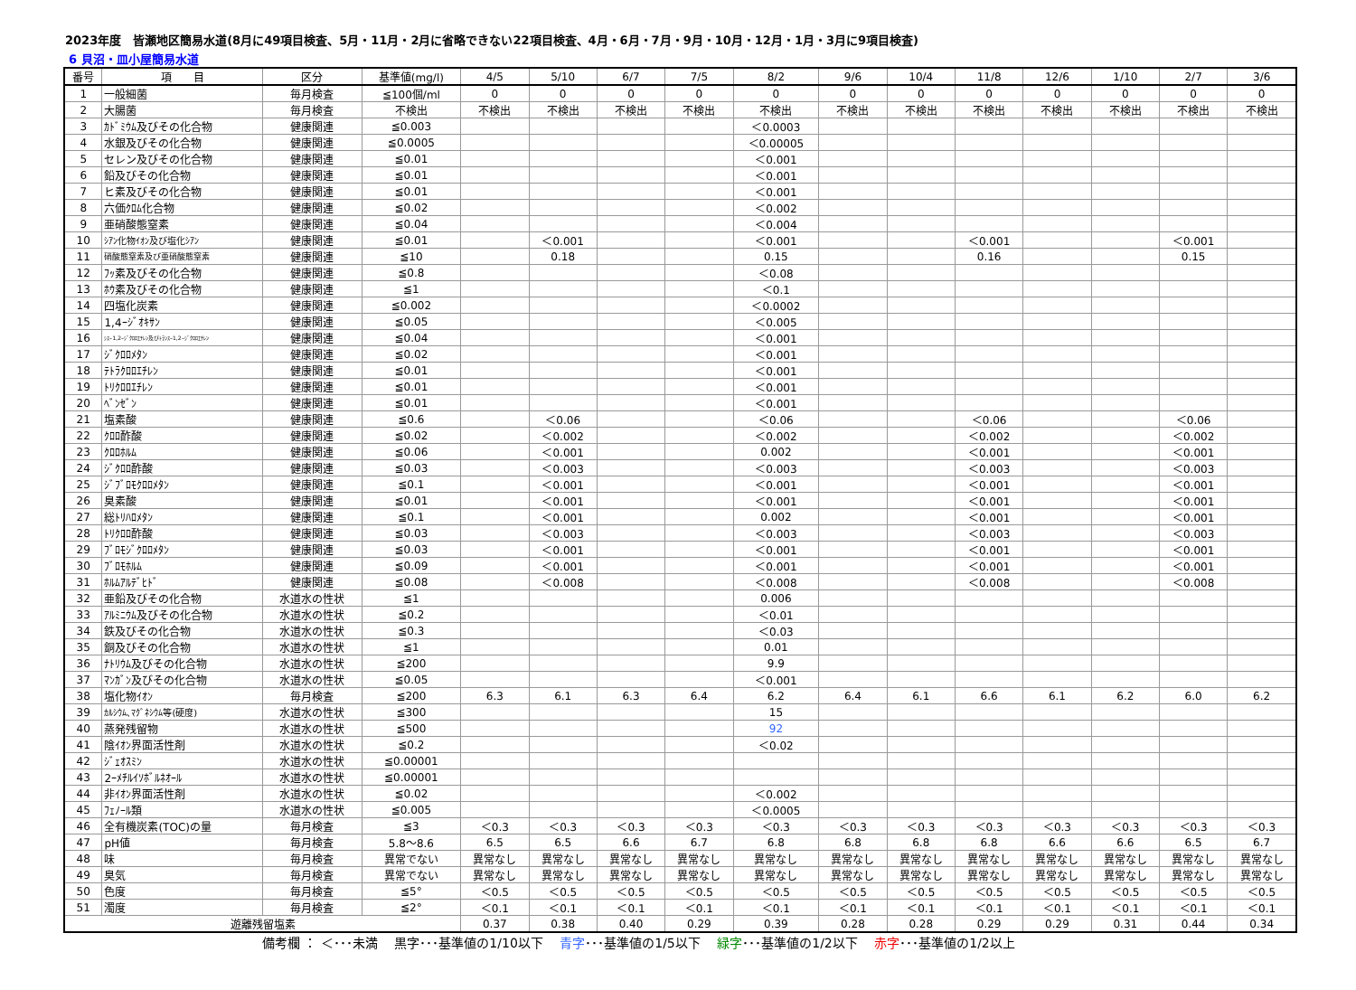2023年度　皆瀬地区簡易水道(8月に49項目検査、5月・11月・2月に省略できない22項目検査、4月・6月・7月・9月・10月・12月・1月・3月に9項目検査)
6 貝沼・皿小屋簡易水道
| 番号 | 項 目 | 区分 | 基準値(mg/l) | 4/5 | 5/10 | 6/7 | 7/5 | 8/2 | 9/6 | 10/4 | 11/8 | 12/6 | 1/10 | 2/7 | 3/6 |
| --- | --- | --- | --- | --- | --- | --- | --- | --- | --- | --- | --- | --- | --- | --- | --- |
| 1 | 一般細菌 | 毎月検査 | ≦100個/ml | 0 | 0 | 0 | 0 | 0 | 0 | 0 | 0 | 0 | 0 | 0 | 0 |
| 2 | 大腸菌 | 毎月検査 | 不検出 | 不検出 | 不検出 | 不検出 | 不検出 | 不検出 | 不検出 | 不検出 | 不検出 | 不検出 | 不検出 | 不検出 | 不検出 |
| 3 | ｶﾄﾞﾐｳﾑ及びその化合物 | 健康関連 | ≦0.003 | | | | | ＜0.0003 | | | | | | | |
| 4 | 水銀及びその化合物 | 健康関連 | ≦0.0005 | | | | | ＜0.00005 | | | | | | | |
| 5 | セレン及びその化合物 | 健康関連 | ≦0.01 | | | | | ＜0.001 | | | | | | | |
| 6 | 鉛及びその化合物 | 健康関連 | ≦0.01 | | | | | ＜0.001 | | | | | | | |
| 7 | ヒ素及びその化合物 | 健康関連 | ≦0.01 | | | | | ＜0.001 | | | | | | | |
| 8 | 六価ｸﾛﾑ化合物 | 健康関連 | ≦0.02 | | | | | ＜0.002 | | | | | | | |
| 9 | 亜硝酸態窒素 | 健康関連 | ≦0.04 | | | | | ＜0.004 | | | | | | | |
| 10 | ｼｱﾝ化物ｲｵﾝ及び塩化ｼｱﾝ | 健康関連 | ≦0.01 | | ＜0.001 | | | ＜0.001 | | | ＜0.001 | | | ＜0.001 | |
| 11 | 硝酸態窒素及び亜硝酸態窒素 | 健康関連 | ≦10 | | 0.18 | | | 0.15 | | | 0.16 | | | 0.15 | |
| 12 | ﾌｯ素及びその化合物 | 健康関連 | ≦0.8 | | | | | ＜0.08 | | | | | | | |
| 13 | ﾎｳ素及びその化合物 | 健康関連 | ≦1 | | | | | ＜0.1 | | | | | | | |
| 14 | 四塩化炭素 | 健康関連 | ≦0.002 | | | | | ＜0.0002 | | | | | | | |
| 15 | 1,4ｰｼﾞｵｷｻﾝ | 健康関連 | ≦0.05 | | | | | ＜0.005 | | | | | | | |
| 16 | ｼｽｰ1,2ｰｼﾞｸﾛﾛｴﾁﾚﾝ及びﾄﾗﾝｽｰ1,2ｰｼﾞｸﾛﾛｴﾁﾚﾝ | 健康関連 | ≦0.04 | | | | | ＜0.001 | | | | | | | |
| 17 | ｼﾞｸﾛﾛﾒﾀﾝ | 健康関連 | ≦0.02 | | | | | ＜0.001 | | | | | | | |
| 18 | ﾃﾄﾗｸﾛﾛｴﾁﾚﾝ | 健康関連 | ≦0.01 | | | | | ＜0.001 | | | | | | | |
| 19 | ﾄﾘｸﾛﾛｴﾁﾚﾝ | 健康関連 | ≦0.01 | | | | | ＜0.001 | | | | | | | |
| 20 | ﾍﾞﾝｾﾞﾝ | 健康関連 | ≦0.01 | | | | | ＜0.001 | | | | | | | |
| 21 | 塩素酸 | 健康関連 | ≦0.6 | | ＜0.06 | | | ＜0.06 | | | ＜0.06 | | | ＜0.06 | |
| 22 | ｸﾛﾛ酢酸 | 健康関連 | ≦0.02 | | ＜0.002 | | | ＜0.002 | | | ＜0.002 | | | ＜0.002 | |
| 23 | ｸﾛﾛﾎﾙﾑ | 健康関連 | ≦0.06 | | ＜0.001 | | | 0.002 | | | ＜0.001 | | | ＜0.001 | |
| 24 | ｼﾞｸﾛﾛ酢酸 | 健康関連 | ≦0.03 | | ＜0.003 | | | ＜0.003 | | | ＜0.003 | | | ＜0.003 | |
| 25 | ｼﾞﾌﾞﾛﾓｸﾛﾛﾒﾀﾝ | 健康関連 | ≦0.1 | | ＜0.001 | | | ＜0.001 | | | ＜0.001 | | | ＜0.001 | |
| 26 | 臭素酸 | 健康関連 | ≦0.01 | | ＜0.001 | | | ＜0.001 | | | ＜0.001 | | | ＜0.001 | |
| 27 | 総ﾄﾘﾊﾛﾒﾀﾝ | 健康関連 | ≦0.1 | | ＜0.001 | | | 0.002 | | | ＜0.001 | | | ＜0.001 | |
| 28 | ﾄﾘｸﾛﾛ酢酸 | 健康関連 | ≦0.03 | | ＜0.003 | | | ＜0.003 | | | ＜0.003 | | | ＜0.003 | |
| 29 | ﾌﾞﾛﾓｼﾞｸﾛﾛﾒﾀﾝ | 健康関連 | ≦0.03 | | ＜0.001 | | | ＜0.001 | | | ＜0.001 | | | ＜0.001 | |
| 30 | ﾌﾞﾛﾓﾎﾙﾑ | 健康関連 | ≦0.09 | | ＜0.001 | | | ＜0.001 | | | ＜0.001 | | | ＜0.001 | |
| 31 | ﾎﾙﾑｱﾙﾃﾞﾋﾄﾞ | 健康関連 | ≦0.08 | | ＜0.008 | | | ＜0.008 | | | ＜0.008 | | | ＜0.008 | |
| 32 | 亜鉛及びその化合物 | 水道水の性状 | ≦1 | | | | | 0.006 | | | | | | | |
| 33 | ｱﾙﾐﾆｳﾑ及びその化合物 | 水道水の性状 | ≦0.2 | | | | | ＜0.01 | | | | | | | |
| 34 | 鉄及びその化合物 | 水道水の性状 | ≦0.3 | | | | | ＜0.03 | | | | | | | |
| 35 | 銅及びその化合物 | 水道水の性状 | ≦1 | | | | | 0.01 | | | | | | | |
| 36 | ﾅﾄﾘｳﾑ及びその化合物 | 水道水の性状 | ≦200 | | | | | 9.9 | | | | | | | |
| 37 | ﾏﾝｶﾞﾝ及びその化合物 | 水道水の性状 | ≦0.05 | | | | | ＜0.001 | | | | | | | |
| 38 | 塩化物ｲｵﾝ | 毎月検査 | ≦200 | 6.3 | 6.1 | 6.3 | 6.4 | 6.2 | 6.4 | 6.1 | 6.6 | 6.1 | 6.2 | 6.0 | 6.2 |
| 39 | ｶﾙｼｳﾑ､ﾏｸﾞﾈｼｳﾑ等(硬度) | 水道水の性状 | ≦300 | | | | | 15 | | | | | | | |
| 40 | 蒸発残留物 | 水道水の性状 | ≦500 | | | | | 92 | | | | | | | |
| 41 | 陰ｲｵﾝ界面活性剤 | 水道水の性状 | ≦0.2 | | | | | ＜0.02 | | | | | | | |
| 42 | ｼﾞｪｵｽﾐﾝ | 水道水の性状 | ≦0.00001 | | | | | | | | | | | | |
| 43 | 2ｰﾒﾁﾙｲｿﾎﾞﾙﾈｵｰﾙ | 水道水の性状 | ≦0.00001 | | | | | | | | | | | | |
| 44 | 非ｲｵﾝ界面活性剤 | 水道水の性状 | ≦0.02 | | | | | ＜0.002 | | | | | | | |
| 45 | ﾌｪﾉｰﾙ類 | 水道水の性状 | ≦0.005 | | | | | ＜0.0005 | | | | | | | |
| 46 | 全有機炭素(TOC)の量 | 毎月検査 | ≦3 | ＜0.3 | ＜0.3 | ＜0.3 | ＜0.3 | ＜0.3 | ＜0.3 | ＜0.3 | ＜0.3 | ＜0.3 | ＜0.3 | ＜0.3 | ＜0.3 |
| 47 | pH値 | 毎月検査 | 5.8～8.6 | 6.5 | 6.5 | 6.6 | 6.7 | 6.8 | 6.8 | 6.8 | 6.8 | 6.6 | 6.6 | 6.5 | 6.7 |
| 48 | 味 | 毎月検査 | 異常でない | 異常なし | 異常なし | 異常なし | 異常なし | 異常なし | 異常なし | 異常なし | 異常なし | 異常なし | 異常なし | 異常なし | 異常なし |
| 49 | 臭気 | 毎月検査 | 異常でない | 異常なし | 異常なし | 異常なし | 異常なし | 異常なし | 異常なし | 異常なし | 異常なし | 異常なし | 異常なし | 異常なし | 異常なし |
| 50 | 色度 | 毎月検査 | ≦5° | ＜0.5 | ＜0.5 | ＜0.5 | ＜0.5 | ＜0.5 | ＜0.5 | ＜0.5 | ＜0.5 | ＜0.5 | ＜0.5 | ＜0.5 | ＜0.5 |
| 51 | 濁度 | 毎月検査 | ≦2° | ＜0.1 | ＜0.1 | ＜0.1 | ＜0.1 | ＜0.1 | ＜0.1 | ＜0.1 | ＜0.1 | ＜0.1 | ＜0.1 | ＜0.1 | ＜0.1 |
| 遊離残留塩素 | | | | 0.37 | 0.38 | 0.40 | 0.29 | 0.39 | 0.28 | 0.28 | 0.29 | 0.29 | 0.31 | 0.44 | 0.34 |
備考欄 ： ＜･･･未満　 黒字･･･基準値の1/10以下　 青字･･･基準値の1/5以下　 緑字･･･基準値の1/2以下　 赤字･･･基準値の1/2以上